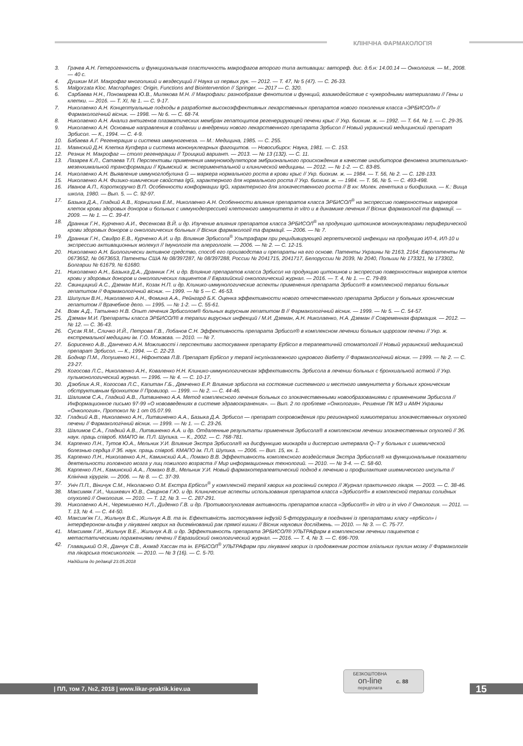КЛІНІЧНА ФАРМАКОЛОГІЯ
3. Грачев А.Н. Гетерогенность и функциональная пластичность макрофагов второго типа активации: автореф. дис. д.б.н: 14.00.14 — Онкология. — М., 2008. — 40 с.
4. Душкин М.И. Макрофаг многоликий и вездесущий // Наука из первых рук. — 2012. — Т. 47, № 5 (47). — С. 26-33.
5. Malgorzata Kloc. Macrophages: Origin, Functions and Biointervention // Springer. — 2017 — С. 320.
6. Сарбаева Н.Н., Пономарева Ю.В., Милякова М.Н. // Макрофаги: разнообразие фенотипов и функций, взаимодействие с чужеродными материалами // Гены и клетки. — 2016. — Т. XI, № 1. — С. 9-17.
7. Николаенко А.Н. Концептуальные подходы в разработке высокоэффективных лекарственных препаратов нового поколения класса «ЭРБИСОЛ» // Фармакологічний вісник. — 1998. — № 6. — С. 68-74.
8. Николаенко А.Н. Анализ антигенов плазматических мембран гепатоцитов регенерирующей печени крыс // Укр. биохим. ж. — 1992. — Т. 64, № 1. — С. 29-35.
9. Николаенко А.Н. Основные направления в создании и внедрении нового лекарственного препарата Эрбисол // Новый украинский медицинский препарат Эрбисол. — К., 1994. — С. 4-9.
10. Бабаева А.Г. Регенерация и система иммуногенеза. — М.: Медицина, 1985. — С. 255.
11. Маянский Д.Н. Клетка Купфера и система мононуклеарных фагоцитов. — Новосибирск: Наука, 1981. — С. 153.
12. Резник Н. Макрофаг — столп регенерации // Троицкий вариант. — 2013. — № 13 (132). — С. 11.
13. Лазарев К.Л., Сатаева Т.П. Перспективы применения иммуномодуляторов эмбрионального происхождения в качестве ингибиторов феномена эпителиально-мезенхимальной трансформации // Крымский ж. экспериментальной и клинической медицины. — 2012. — № 1-2. — С. 83-85.
14. Николаенко А.Н. Выявление иммуноглобулина G — маркера нормального роста в крови крыс // Укр. биохим. ж. — 1984. — Т. 56, № 2. — С. 128-133.
15. Николаенко А.Н. Физико-химические свойства IgG, характерного для нормального роста // Укр. биохим. ж. — 1984. — Т. 56, № 5. — С. 493-498.
16. Иванов А.П., Короткоручко В.П. Особенности конформации IgG, характерного для злокачественного роста // В кн: Молек. генетика и биофизика. — К.: Вища школа, 1980. — Вып. 5. — С. 92-97.
17. Базыка Д.А., Гладкий А.В., Корнилина Е.М., Николаенко А.Н. Особенности влияния препаратов класса ЭРБИСОЛ<sup>®</sup> на экспрессию поверхностных маркеров клеток крови здоровых доноров и больных с иммунодепрессией клеточного иммунитета in vitro и в динамике лечения // Вісник фармакології та фармації. — 2009. — № 1. — С. 39-47.
18. Дранник Г.Н., Курченко А.И., Фесенкова В.Й. и др. Изучение влияния препаратов класса ЭРБИСОЛ<sup>®</sup> на продукцию цитокинов мононуклеарами периферической крови здоровых доноров и онкологических больных // Вісник фармакології та фармації. — 2006. — № 7.
19. Дранник Г.Н., Свидро Е.В., Курченко А.И. и др. Влияние Эрбисола<sup>®</sup> Ультрафарм при рецидивирующей герпетической инфекции на продукцию ИЛ-4, ИЛ-10 и экспрессию активационных молекул // Імунологія та алергологія. — 2006. — № 2. — С. 12-15.
20. Николаенко А.Н. Биологически активное средство, способ его производства и препараты на его основе. Патенты Украины № 2163, 2164; Европатенты № 0673652, № 0673653, Патенты США № 08/397287, № 08/397288, России № 2041715, 2041717, Белоруссии № 2039, № 2040, Польши № 173321, № 173302, Болгарии № 61679, № 61680.
21. Николаенко А.Н., Базыка Д.А., Дранник Г.Н. и др. Влияние препаратов класса Эрбисол на продукцию цитокинов и экспрессию поверхностных маркеров клеток крови у здоровых доноров и онкологических пациентов // Евразийский онкологический журнал. — 2016. — Т. 4, № 1. — С. 79-89.
22. Свинцицкий А.С., Дземан М.И., Козак Н.П. и др. Клинико-иммунологические аспекты применения препарата Эрбисол® в комплексной терапии больных гепатитом // Фармакологічний вісник. — 1999. — № 5 — С. 46-53.
23. Шипулин В.Н., Николаенко А.Н., Фомина А.А., Рейнгард Б.К. Оценка эффективности нового отечественного препарата Эрбисол у больных хроническим гепатитом // Врачебное дело. — 1995. — № 1-2. — С. 55-61.
24. Вовк А.Д., Татьянко Н.В. Опыт лечения Эрбисолом® больных вирусным гепатитом В // Фармакологічний вісник. — 1999. — № 5. — С. 54-57.
25. Дземан М.И. Препараты класса ЭРБИСОЛ® в терапии вирусных инфекций / М.И. Дземан, А.Н. Николаенко, Н.А. Дземан // Современная фармация. — 2012. — № 12. — С. 36-43.
26. Сусак Я.М., Сличко И.Й., Петрова Г.В., Лобанов С.Н. Эффективность препарата Эрбисол® в комплексном лечении больных циррозом печени // Укр. ж. екстремальної медицини ім. Г.О. Можаєва. — 2010. — № 7.
27. Борисенко А.В., Данченко А.Н. Можливості і перспективи застосування препарату Ербісол в терапевтичній стоматології // Новый украинский медицинский препарат Эрбисол. — К., 1994. — С. 22-23.
28. Боднар П.М., Лопушенко Н.І., Ніфонтова Л.В. Препарат Ербісол у терапії інсулінзалежного цукрового діабету // Фармакологічний вісник. — 1999. — № 2. — С. 23-27.
29. Когосова Л.С., Николаенко А.Н., Коваленко Н.Н. Клинико-иммунологическая эффективность Эрбисола в лечении больных с бронхиальной астмой // Укр. пульмонологический журнал. — 1996. — № 4. — С. 10-17.
30. Дзюблик А.Я., Когосова Л.С., Капитан Г.Б., Демченко Е.Р. Влияние эрбисола на состояние системного и местного иммунитета у больных хроническим обструктивным бронхитом // Провизор. — 1999. — № 2. — С. 44-46.
31. Шалимов С.А., Гладкий А.В., Литвиненко А.А. Метод комплексного лечения больных со злокачественными новообразованиями с применением Эрбисола // Информационное письмо 97-99 «О нововведениях в системе здравоохранения». — Вып. 2 по проблеме «Онкология», Решение ПК МЗ и АМН Украины «Онкология», Протокол № 1 от 05.07.99.
32. Гладкий А.В., Николаенко А.Н., Литвиненко А.А., Базыка Д.А. Эрбисол — препарат сопровождения при регионарной химиотерапии злокачественных опухолей печени // Фармакологічний вісник. — 1999. — № 1. — С. 23-26.
33. Шалимов С.А., Гладкий А.В., Литвиненко А.А. и др. Отдаленные результаты применения Эрбисола® в комплексном лечении злокачественных опухолей // Зб. наук. праць співроб. КМАПО ім. П.Л. Шупика. — К., 2002. — С. 768-781.
34. Карпенко Л.Н., Тутов Ю.А., Мельник У.И. Влияние Экстра Эрбисола® на дисфункцию миокарда и дисперсию интервала Q–T у больных с ишемической болезнью сердца // Зб. наук. праць співроб. КМАПО ім. П.Л. Шупика. — 2006. — Вип. 15, кн. 1.
35. Карпенко Л.Н., Николаенко А.Н., Каминский А.А., Ломако В.В. Эффективность комплексного воздействия Экстра Эрбисола® на функциональные показатели деятельности головного мозга у лиц пожилого возраста // Мир информационных технологий. — 2010. — № 3-4. — С. 58-60.
36. Карпенко Л.Н., Каминский А.А., Ломако В.В., Мельник У.И. Новый фармакотерапевтический подход к лечению и профилактике ишемического инсульта // Клінічна хірургія. — 2006. — № 8. — С. 37-39.
37. Уніч П.П., Віничук С.М., Ніколаєнко О.М. Екстра Ербісол<sup>®</sup> у комплексній терапії хворих на розсіяний склероз // Журнал практичного лікаря. — 2003. — С. 38-46.
38. Максимяк Г.И., Чишкевич Ю.В., Смирнов Г.Ю. и др. Клинические аспекты использования препаратов класса «Эрбисол®» в комплексной терапии солидных опухолей // Онкология. — 2010. — Т. 12, № 3. — С. 287-291.
39. Николаенко А.Н., Черемшенко Н.Л., Диденко Г.В. и др. Противоопухолевая активность препаратов класса «Эрбисол®» in vitro и in vivo // Онкология. — 2011. — Т. 13, № 4. — С. 44-50.
40. Максим’як Г.І., Жильчук В.Є., Жильчук А.В. та ін. Ефективність застосування інфузій 5-фторурацилу в поєднанні із препаратами класу «ербісол» і інтерфероном-альфа у лікуванні хворих на дисемінований рак прямої кишки // Вісник наукових досліджень. — 2010. — № 3. — С. 75-77.
41. Максимяк Г.И., Жильчук В.Е., Жильчук А.В. и др. Эффективность препарата ЭРБИСОЛ® УЛЬТРАфарм в комплексном лечении пациентов с метастатическими поражениями печени // Евразийский онкологический журнал. — 2016. — Т. 4, № 3. — С. 696-709.
42. Главацький О.Я., Данчук С.В., Ахмад Хассан та ін. ЕРБІСОЛ<sup>®</sup> УЛЬТРАфарм при лікуванні хворих із продовженим ростом гліальних пухлин мозку // Фармакологія та лікарська токсикологія. — 2010. — № 3 (16). — С. 5-70.
Надійшла до редакції 23.05.2018
| ПЛ, том 7, №2, 2018 | www.likar-praktik.kiev.ua
БЕЗКОШТОВНА
on-line
передплата
с. 88
15